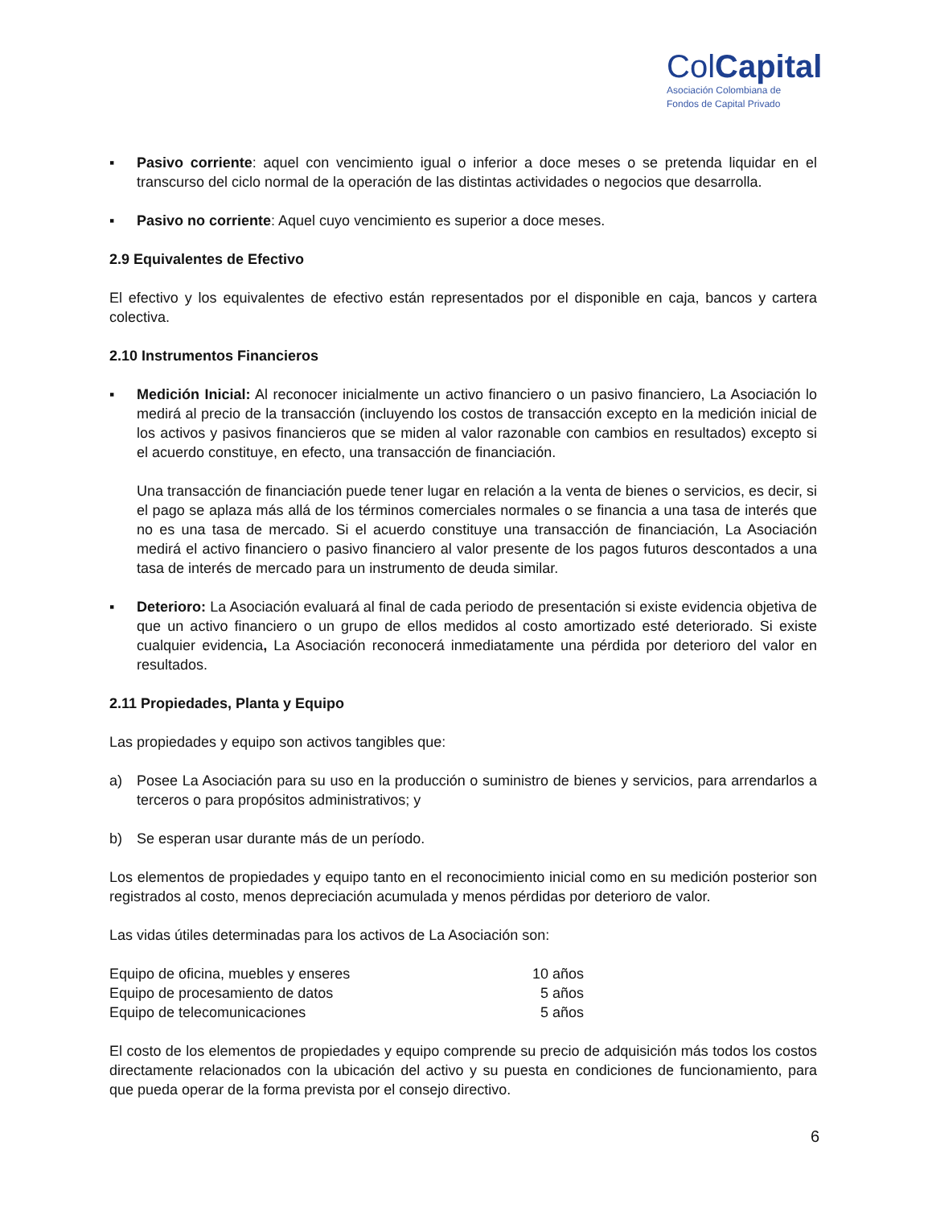ColCapital
Asociación Colombiana de
Fondos de Capital Privado
▪ Pasivo corriente: aquel con vencimiento igual o inferior a doce meses o se pretenda liquidar en el transcurso del ciclo normal de la operación de las distintas actividades o negocios que desarrolla.
▪ Pasivo no corriente: Aquel cuyo vencimiento es superior a doce meses.
2.9 Equivalentes de Efectivo
El efectivo y los equivalentes de efectivo están representados por el disponible en caja, bancos y cartera colectiva.
2.10 Instrumentos Financieros
▪ Medición Inicial: Al reconocer inicialmente un activo financiero o un pasivo financiero, La Asociación lo medirá al precio de la transacción (incluyendo los costos de transacción excepto en la medición inicial de los activos y pasivos financieros que se miden al valor razonable con cambios en resultados) excepto si el acuerdo constituye, en efecto, una transacción de financiación.
Una transacción de financiación puede tener lugar en relación a la venta de bienes o servicios, es decir, si el pago se aplaza más allá de los términos comerciales normales o se financia a una tasa de interés que no es una tasa de mercado. Si el acuerdo constituye una transacción de financiación, La Asociación medirá el activo financiero o pasivo financiero al valor presente de los pagos futuros descontados a una tasa de interés de mercado para un instrumento de deuda similar.
▪ Deterioro: La Asociación evaluará al final de cada periodo de presentación si existe evidencia objetiva de que un activo financiero o un grupo de ellos medidos al costo amortizado esté deteriorado. Si existe cualquier evidencia, La Asociación reconocerá inmediatamente una pérdida por deterioro del valor en resultados.
2.11 Propiedades, Planta y Equipo
Las propiedades y equipo son activos tangibles que:
a) Posee La Asociación para su uso en la producción o suministro de bienes y servicios, para arrendarlos a terceros o para propósitos administrativos; y
b) Se esperan usar durante más de un período.
Los elementos de propiedades y equipo tanto en el reconocimiento inicial como en su medición posterior son registrados al costo, menos depreciación acumulada y menos pérdidas por deterioro de valor.
Las vidas útiles determinadas para los activos de La Asociación son:
| Equipo de oficina, muebles y enseres | 10 años |
| Equipo de procesamiento de datos | 5 años |
| Equipo de telecomunicaciones | 5 años |
El costo de los elementos de propiedades y equipo comprende su precio de adquisición más todos los costos directamente relacionados con la ubicación del activo y su puesta en condiciones de funcionamiento, para que pueda operar de la forma prevista por el consejo directivo.
6